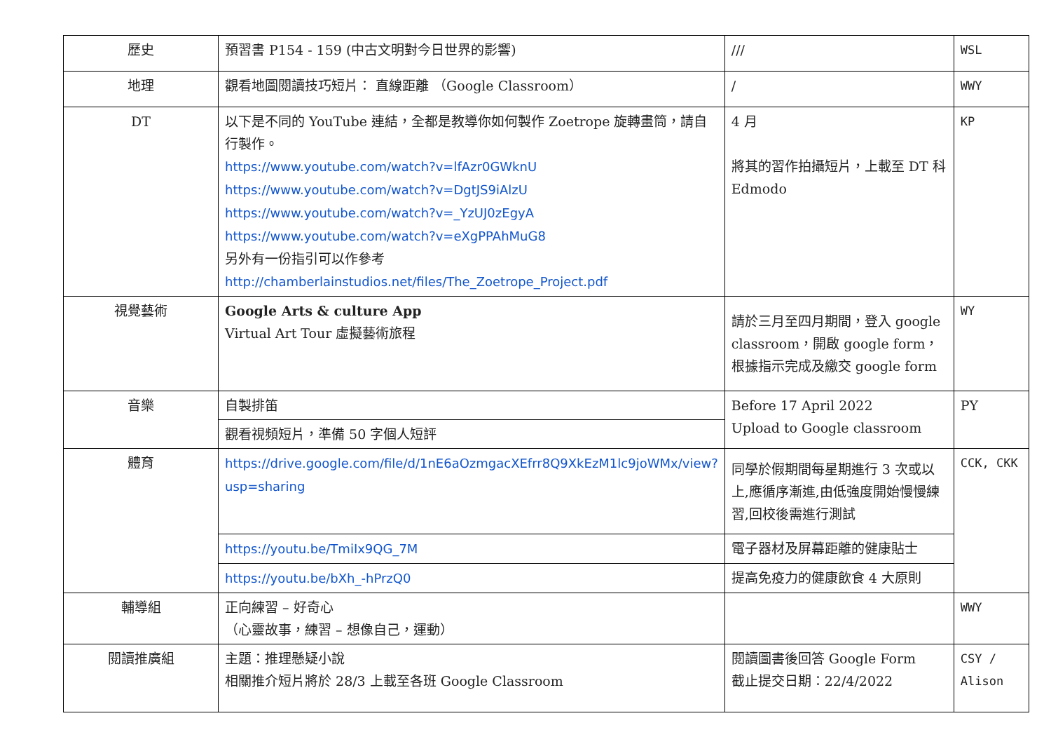| 歷史 | 預習書 P154 - 159 (中古文明對今日世界的影響) | /// | WSL |
| 地理 | 觀看地圖閱讀技巧短片： 直線距離 （Google Classroom） | / | WWY |
| DT | 以下是不同的 YouTube 連結，全都是教導你如何製作 Zoetrope 旋轉畫筒，請自行製作。 https://www.youtube.com/watch?v=lfAzr0GWknU https://www.youtube.com/watch?v=DgtJS9iAlzU https://www.youtube.com/watch?v=_YzUJ0zEgyA https://www.youtube.com/watch?v=eXgPPAhMuG8 另外有一份指引可以作參考 http://chamberlainstudios.net/files/The_Zoetrope_Project.pdf | 4 月 將其的習作拍攝短片，上載至 DT 科 Edmodo | KP |
| 視覺藝術 | Google Arts & culture App Virtual Art Tour 虛擬藝術旅程 | 請於三月至四月期間，登入 google classroom，開啟 google form，根據指示完成及繳交 google form | WY |
| 音樂 | 自製排笛 | Before 17 April 2022 Upload to Google classroom | PY |
| | 觀看視頻短片，準備 50 字個人短評 | | |
| 體育 | https://drive.google.com/file/d/1nE6aOzmgacXEfrr8Q9XkEzM1lc9joWMx/view?usp=sharing | 同學於假期間每星期進行 3 次或以上,應循序漸進,由低強度開始慢慢練習,回校後需進行測試 | CCK, CKK |
| | https://youtu.be/TmiIx9QG_7M | 電子器材及屏幕距離的健康貼士 | |
| | https://youtu.be/bXh_-hPrzQ0 | 提高免疫力的健康飲食 4 大原則 | |
| 輔導組 | 正向練習 – 好奇心 （心靈故事，練習 – 想像自己，運動） | | WWY |
| 閱讀推廣組 | 主題：推理懸疑小說 相關推介短片將於 28/3 上載至各班 Google Classroom | 閱讀圖書後回答 Google Form 截止提交日期：22/4/2022 | CSY / Alison |